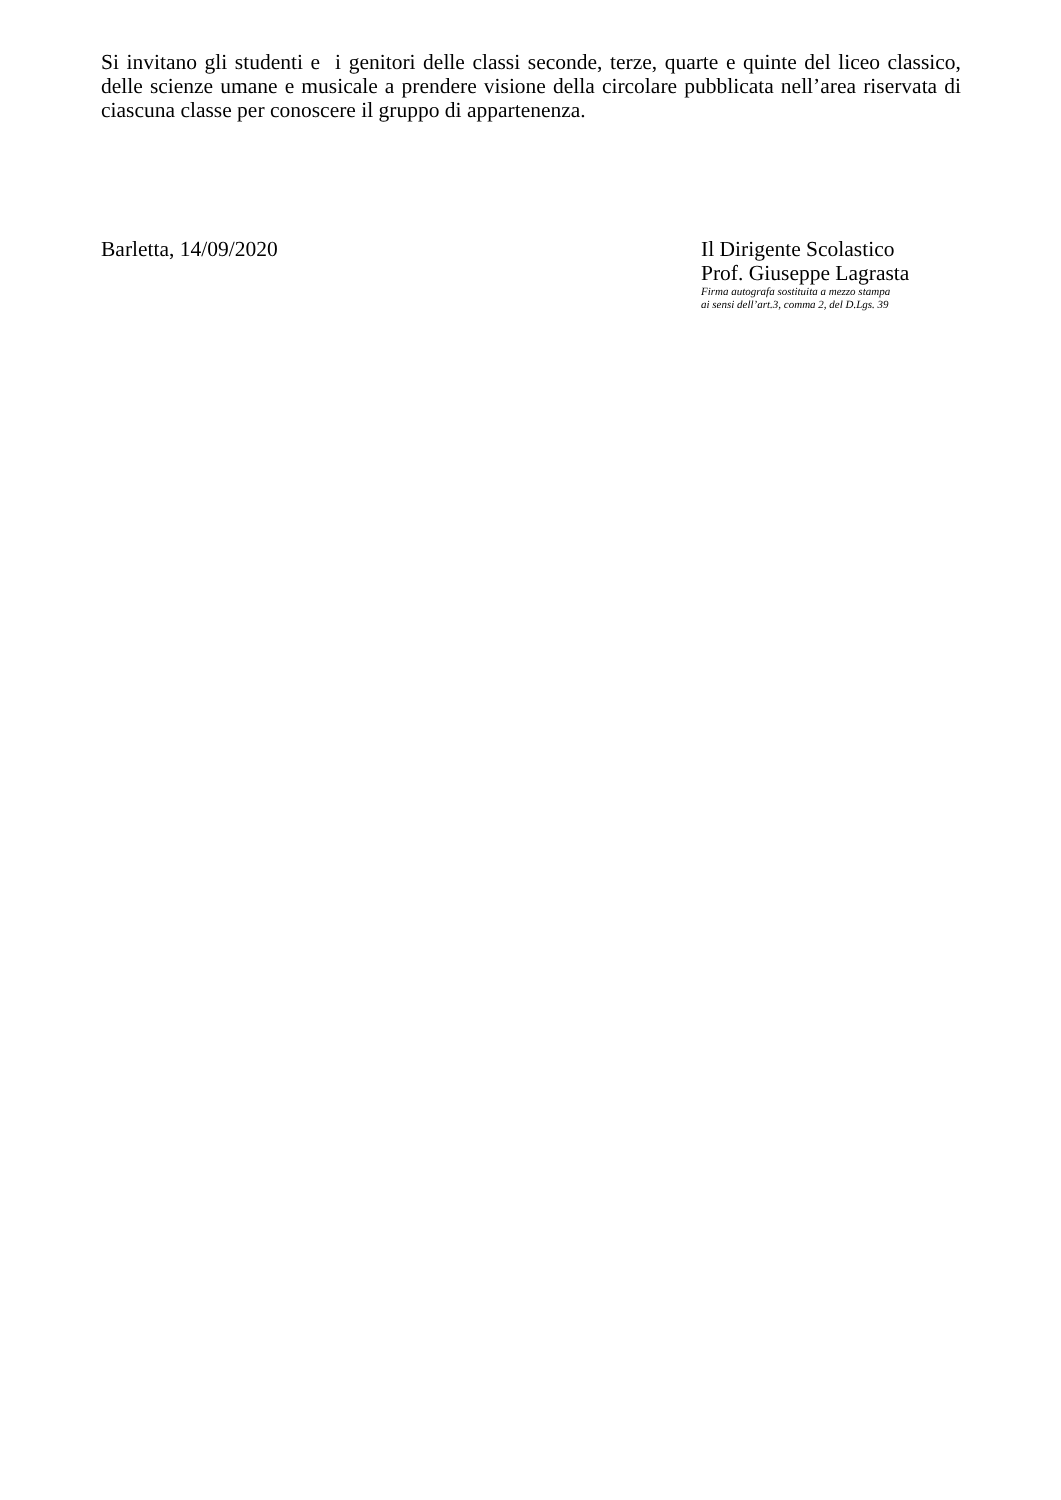Si invitano gli studenti e i genitori delle classi seconde, terze, quarte e quinte del liceo classico, delle scienze umane e musicale a prendere visione della circolare pubblicata nell’area riservata di ciascuna classe per conoscere il gruppo di appartenenza.
Barletta, 14/09/2020 Il Dirigente Scolastico
Prof. Giuseppe Lagrasta
Firma autografa sostituita a mezzo stampa
ai sensi dell’art.3, comma 2, del D.Lgs. 39